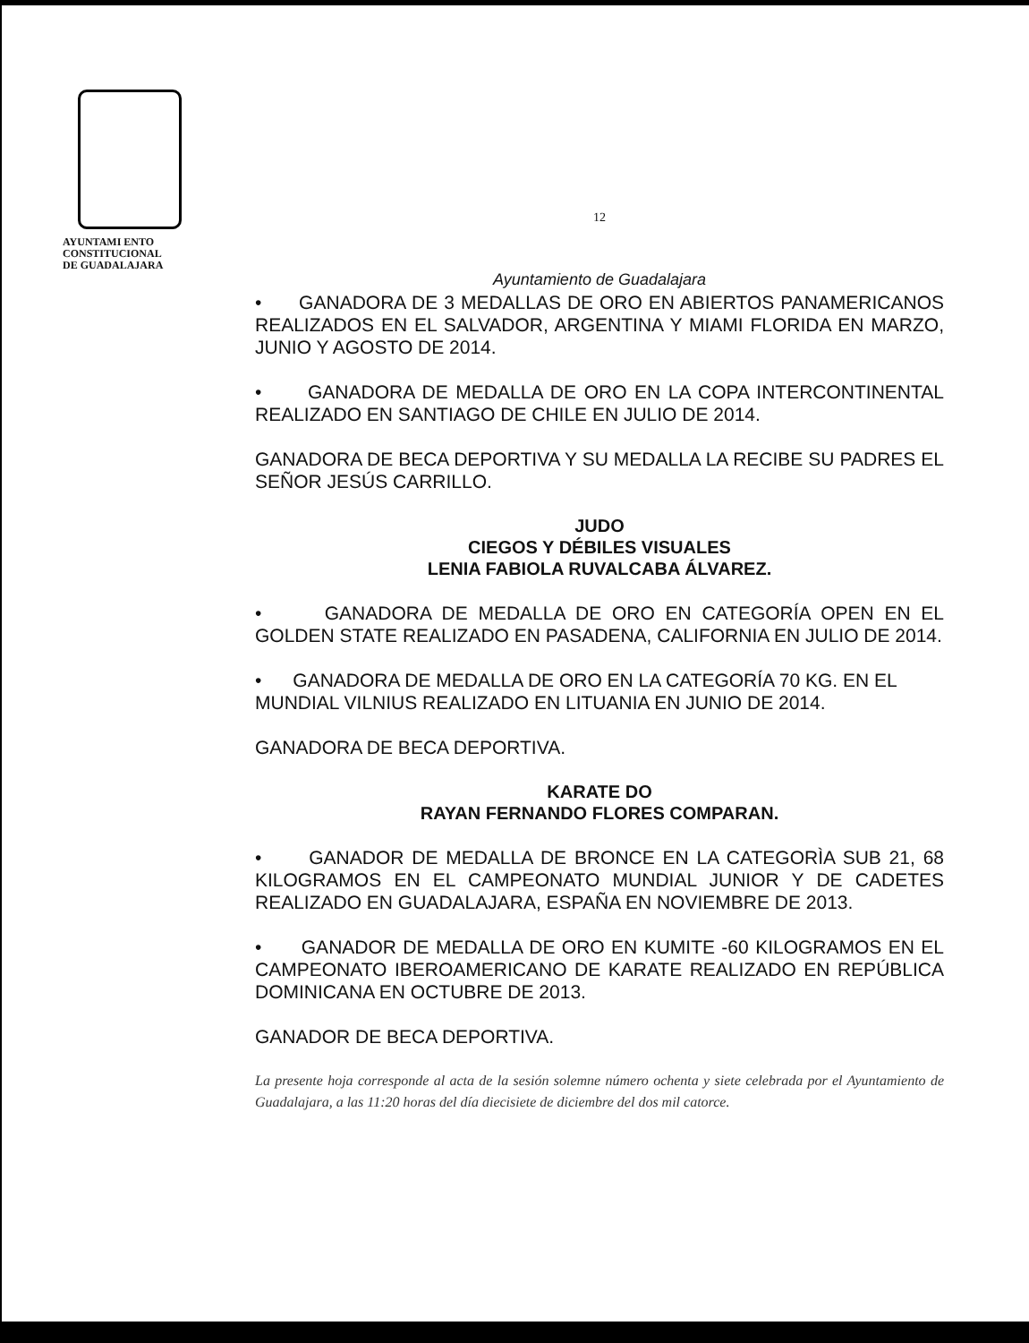AYUNTAMI ENTO
CONSTITUCIONAL
DE GUADALAJARA
12
Ayuntamiento de Guadalajara
• GANADORA DE 3 MEDALLAS DE ORO EN ABIERTOS PANAMERICANOS REALIZADOS EN EL SALVADOR, ARGENTINA Y MIAMI FLORIDA EN MARZO, JUNIO Y AGOSTO DE 2014.
• GANADORA DE MEDALLA DE ORO EN LA COPA INTERCONTINENTAL REALIZADO EN SANTIAGO DE CHILE EN JULIO DE 2014.
GANADORA DE BECA DEPORTIVA Y SU MEDALLA LA RECIBE SU PADRES EL SEÑOR JESÚS CARRILLO.
JUDO
CIEGOS Y DÉBILES VISUALES
LENIA FABIOLA RUVALCABA ÁLVAREZ.
• GANADORA DE MEDALLA DE ORO EN CATEGORÍA OPEN EN EL GOLDEN STATE REALIZADO EN PASADENA, CALIFORNIA EN JULIO DE 2014.
• GANADORA DE MEDALLA DE ORO EN LA CATEGORÍA 70 KG. EN EL MUNDIAL VILNIUS REALIZADO EN LITUANIA EN JUNIO DE 2014.
GANADORA DE BECA DEPORTIVA.
KARATE DO
RAYAN FERNANDO FLORES COMPARAN.
• GANADOR DE MEDALLA DE BRONCE EN LA CATEGORÌA SUB 21, 68 KILOGRAMOS EN EL CAMPEONATO MUNDIAL JUNIOR Y DE CADETES REALIZADO EN GUADALAJARA, ESPAÑA EN NOVIEMBRE DE 2013.
• GANADOR DE MEDALLA DE ORO EN KUMITE -60 KILOGRAMOS EN EL CAMPEONATO IBEROAMERICANO DE KARATE REALIZADO EN REPÚBLICA DOMINICANA EN OCTUBRE DE 2013.
GANADOR DE BECA DEPORTIVA.
La presente hoja corresponde al acta de la sesión solemne número ochenta y siete celebrada por el Ayuntamiento de Guadalajara, a las 11:20 horas del día diecisiete de diciembre del dos mil catorce.